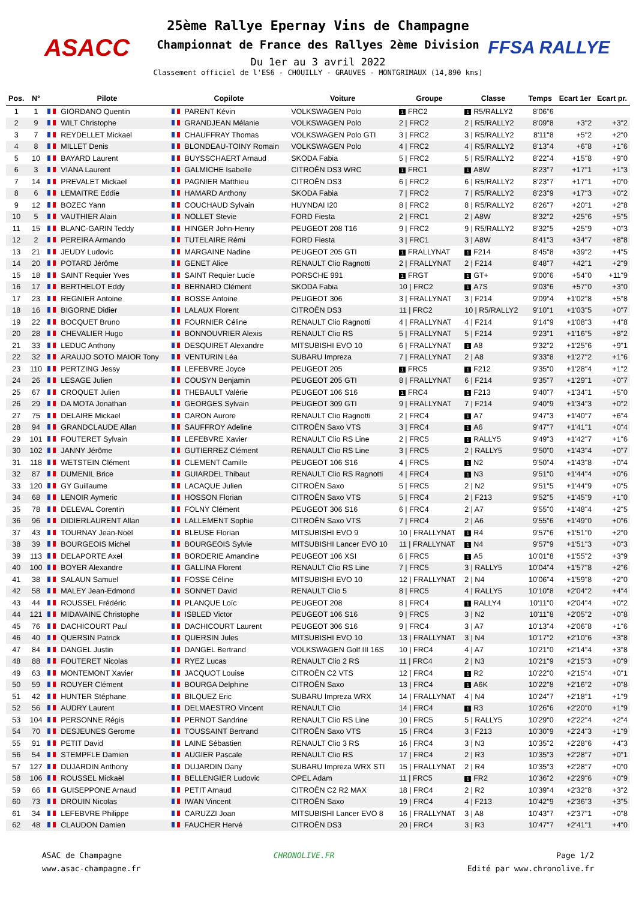ASACC
25ème Rallye Epernay Vins de Champagne
Championnat de France des Rallyes 2ème Division
Du 1er au 3 avril 2022
Classement officiel de l'ES6 - CHOUILLY - GRAUVES - MONTGRIMAUX (14,890 kms)
FFSA RALLYE
| Pos. | N° | Pilote | Copilote | Voiture | Groupe | Classe | Temps | Ecart 1er | Ecart pr. |
| --- | --- | --- | --- | --- | --- | --- | --- | --- | --- |
| 1 | 1 | GIORDANO Quentin | PARENT Kévin | VOLKSWAGEN Polo | 1 FRC2 | 1 R5/RALLY2 | 8'06"6 | | |
| 2 | 9 | WILT Christophe | GRANDJEAN Mélanie | VOLKSWAGEN Polo | 2 / FRC2 | 2 / R5/RALLY2 | 8'09"8 | +3"2 | +3"2 |
| 3 | 7 | REYDELLET Mickael | CHAUFFRAY Thomas | VOLKSWAGEN Polo GTI | 3 / FRC2 | 3 / R5/RALLY2 | 8'11"8 | +5"2 | +2"0 |
| 4 | 8 | MILLET Denis | BLONDEAU-TOINY Romain | VOLKSWAGEN Polo | 4 / FRC2 | 4 / R5/RALLY2 | 8'13"4 | +6"8 | +1"6 |
| 5 | 10 | BAYARD Laurent | BUYSSCHAERT Arnaud | SKODA Fabia | 5 / FRC2 | 5 / R5/RALLY2 | 8'22"4 | +15"8 | +9"0 |
| 6 | 3 | VIANA Laurent | GALMICHE Isabelle | CITROËN DS3 WRC | 1 FRC1 | 1 A8W | 8'23"7 | +17"1 | +1"3 |
| 7 | 14 | PREVALET Mickael | PAGNIER Matthieu | CITROËN DS3 | 6 / FRC2 | 6 / R5/RALLY2 | 8'23"7 | +17"1 | +0"0 |
| 8 | 6 | LEMAITRE Eddie | HAMARD Anthony | SKODA Fabia | 7 / FRC2 | 7 / R5/RALLY2 | 8'23"9 | +17"3 | +0"2 |
| 9 | 12 | BOZEC Yann | COUCHAUD Sylvain | HUYNDAI I20 | 8 / FRC2 | 8 / R5/RALLY2 | 8'26"7 | +20"1 | +2"8 |
| 10 | 5 | VAUTHIER Alain | NOLLET Stevie | FORD Fiesta | 2 / FRC1 | 2 / A8W | 8'32"2 | +25"6 | +5"5 |
| 11 | 15 | BLANC-GARIN Teddy | HINGER John-Henry | PEUGEOT 208 T16 | 9 / FRC2 | 9 / R5/RALLY2 | 8'32"5 | +25"9 | +0"3 |
| 12 | 2 | PEREIRA Armando | TUTELAIRE Rémi | FORD Fiesta | 3 / FRC1 | 3 / A8W | 8'41"3 | +34"7 | +8"8 |
| 13 | 21 | JEUDY Ludovic | MARGAINE Nadine | PEUGEOT 205 GTI | 1 FRALLYNAT | 1 F214 | 8'45"8 | +39"2 | +4"5 |
| 14 | 20 | POTARD Jérôme | GENET Alice | RENAULT Clio Ragnotti | 2 / FRALLYNAT | 2 / F214 | 8'48"7 | +42"1 | +2"9 |
| 15 | 18 | SAINT Requier Yves | SAINT Requier Lucie | PORSCHE 991 | 1 FRGT | 1 GT+ | 9'00"6 | +54"0 | +11"9 |
| 16 | 17 | BERTHELOT Eddy | BERNARD Clément | SKODA Fabia | 10 / FRC2 | 1 A7S | 9'03"6 | +57"0 | +3"0 |
| 17 | 23 | REGNIER Antoine | BOSSE Antoine | PEUGEOT 306 | 3 / FRALLYNAT | 3 / F214 | 9'09"4 | +1'02"8 | +5"8 |
| 18 | 16 | BIGORNE Didier | LALAUX Florent | CITROËN DS3 | 11 / FRC2 | 10 / R5/RALLY2 | 9'10"1 | +1'03"5 | +0"7 |
| 19 | 22 | BOCQUET Bruno | FOURNIER Céline | RENAULT Clio Ragnotti | 4 / FRALLYNAT | 4 / F214 | 9'14"9 | +1'08"3 | +4"8 |
| 20 | 28 | CHEVALIER Hugo | BONNOUVRIER Alexis | RENAULT Clio RS | 5 / FRALLYNAT | 5 / F214 | 9'23"1 | +1'16"5 | +8"2 |
| 21 | 33 | LEDUC Anthony | DESQUIRET Alexandre | MITSUBISHI EVO 10 | 6 / FRALLYNAT | 1 A8 | 9'32"2 | +1'25"6 | +9"1 |
| 22 | 32 | ARAUJO SOTO MAIOR Tony | VENTURIN Léa | SUBARU Impreza | 7 / FRALLYNAT | 2 / A8 | 9'33"8 | +1'27"2 | +1"6 |
| 23 | 110 | PERTZING Jessy | LEFEBVRE Joyce | PEUGEOT 205 | 1 FRC5 | 1 F212 | 9'35"0 | +1'28"4 | +1"2 |
| 24 | 26 | LESAGE Julien | COUSYN Benjamin | PEUGEOT 205 GTI | 8 / FRALLYNAT | 6 / F214 | 9'35"7 | +1'29"1 | +0"7 |
| 25 | 67 | CROQUET Julien | THEBAULT Valérie | PEUGEOT 106 S16 | 1 FRC4 | 1 F213 | 9'40"7 | +1'34"1 | +5"0 |
| 26 | 29 | DA MOTA Jonathan | GEORGES Sylvain | PEUGEOT 309 GTI | 9 / FRALLYNAT | 7 / F214 | 9'40"9 | +1'34"3 | +0"2 |
| 27 | 75 | DELAIRE Mickael | CARON Aurore | RENAULT Clio Ragnotti | 2 / FRC4 | 1 A7 | 9'47"3 | +1'40"7 | +6"4 |
| 28 | 94 | GRANDCLAUDE Allan | SAUFFROY Adeline | CITROËN Saxo VTS | 3 / FRC4 | 1 A6 | 9'47"7 | +1'41"1 | +0"4 |
| 29 | 101 | FOUTERET Sylvain | LEFEBVRE Xavier | RENAULT Clio RS Line | 2 / FRC5 | 1 RALLY5 | 9'49"3 | +1'42"7 | +1"6 |
| 30 | 102 | JANNY Jérôme | GUTIERREZ Clément | RENAULT Clio RS Line | 3 / FRC5 | 2 / RALLY5 | 9'50"0 | +1'43"4 | +0"7 |
| 31 | 118 | WETSTEIN Clément | CLEMENT Camille | PEUGEOT 106 S16 | 4 / FRC5 | 1 N2 | 9'50"4 | +1'43"8 | +0"4 |
| 32 | 87 | DUMENIL Brice | GUIARDEL Thibaut | RENAULT Clio RS Ragnotti | 4 / FRC4 | 1 N3 | 9'51"0 | +1'44"4 | +0"6 |
| 33 | 120 | GY Guillaume | LACAQUE Julien | CITROËN Saxo | 5 / FRC5 | 2 / N2 | 9'51"5 | +1'44"9 | +0"5 |
| 34 | 68 | LENOIR Aymeric | HOSSON Florian | CITROËN Saxo VTS | 5 / FRC4 | 2 / F213 | 9'52"5 | +1'45"9 | +1"0 |
| 35 | 78 | DELEVAL Corentin | FOLNY Clément | PEUGEOT 306 S16 | 6 / FRC4 | 2 / A7 | 9'55"0 | +1'48"4 | +2"5 |
| 36 | 96 | DIDIERLAURENT Allan | LALLEMENT Sophie | CITROËN Saxo VTS | 7 / FRC4 | 2 / A6 | 9'55"6 | +1'49"0 | +0"6 |
| 37 | 43 | TOURNAY Jean-Noël | BLEUSE Florian | MITSUBISHI EVO 9 | 10 / FRALLYNAT | 1 R4 | 9'57"6 | +1'51"0 | +2"0 |
| 38 | 39 | BOURGEOIS Michel | BOURGEOIS Sylvie | MITSUBISHI Lancer EVO 10 | 11 / FRALLYNAT | 1 N4 | 9'57"9 | +1'51"3 | +0"3 |
| 39 | 113 | DELAPORTE Axel | BORDERIE Amandine | PEUGEOT 106 XSI | 6 / FRC5 | 1 A5 | 10'01"8 | +1'55"2 | +3"9 |
| 40 | 100 | BOYER Alexandre | GALLINA Florent | RENAULT Clio RS Line | 7 / FRC5 | 3 / RALLY5 | 10'04"4 | +1'57"8 | +2"6 |
| 41 | 38 | SALAUN Samuel | FOSSE Céline | MITSUBISHI EVO 10 | 12 / FRALLYNAT | 2 / N4 | 10'06"4 | +1'59"8 | +2"0 |
| 42 | 58 | MALEY Jean-Edmond | SONNET David | RENAULT Clio 5 | 8 / FRC5 | 4 / RALLY5 | 10'10"8 | +2'04"2 | +4"4 |
| 43 | 44 | ROUSSEL Frédéric | PLANQUE Loïc | PEUGEOT 208 | 8 / FRC4 | 1 RALLY4 | 10'11"0 | +2'04"4 | +0"2 |
| 44 | 121 | MIDAVAINE Christophe | ISBLED Victor | PEUGEOT 106 S16 | 9 / FRC5 | 3 / N2 | 10'11"8 | +2'05"2 | +0"8 |
| 45 | 76 | DACHICOURT Paul | DACHICOURT Laurent | PEUGEOT 306 S16 | 9 / FRC4 | 3 / A7 | 10'13"4 | +2'06"8 | +1"6 |
| 46 | 40 | QUERSIN Patrick | QUERSIN Jules | MITSUBISHI EVO 10 | 13 / FRALLYNAT | 3 / N4 | 10'17"2 | +2'10"6 | +3"8 |
| 47 | 84 | DANGEL Justin | DANGEL Bertrand | VOLKSWAGEN Golf III 16S | 10 / FRC4 | 4 / A7 | 10'21"0 | +2'14"4 | +3"8 |
| 48 | 88 | FOUTERET Nicolas | RYEZ Lucas | RENAULT Clio 2 RS | 11 / FRC4 | 2 / N3 | 10'21"9 | +2'15"3 | +0"9 |
| 49 | 63 | MONTEMONT Xavier | JACQUOT Louise | CITROËN C2 VTS | 12 / FRC4 | 1 R2 | 10'22"0 | +2'15"4 | +0"1 |
| 50 | 59 | ROUYER Clément | BOURGA Delphine | CITROËN Saxo | 13 / FRC4 | 1 A6K | 10'22"8 | +2'16"2 | +0"8 |
| 51 | 42 | HUNTER Stéphane | BILQUEZ Eric | SUBARU Impreza WRX | 14 / FRALLYNAT | 4 / N4 | 10'24"7 | +2'18"1 | +1"9 |
| 52 | 56 | AUDRY Laurent | DELMAESTRO Vincent | RENAULT Clio | 14 / FRC4 | 1 R3 | 10'26"6 | +2'20"0 | +1"9 |
| 53 | 104 | PERSONNE Régis | PERNOT Sandrine | RENAULT Clio RS Line | 10 / FRC5 | 5 / RALLY5 | 10'29"0 | +2'22"4 | +2"4 |
| 54 | 70 | DESJEUNES Gerome | TOUSSAINT Bertrand | CITROËN Saxo VTS | 15 / FRC4 | 3 / F213 | 10'30"9 | +2'24"3 | +1"9 |
| 55 | 91 | PETIT David | LAINE Sébastien | RENAULT Clio 3 RS | 16 / FRC4 | 3 / N3 | 10'35"2 | +2'28"6 | +4"3 |
| 56 | 54 | STEMPFLE Damien | AUGIER Pascale | RENAULT Clio RS | 17 / FRC4 | 2 / R3 | 10'35"3 | +2'28"7 | +0"1 |
| 57 | 127 | DUJARDIN Anthony | DUJARDIN Dany | SUBARU Impreza WRX STI | 15 / FRALLYNAT | 2 / R4 | 10'35"3 | +2'28"7 | +0"0 |
| 58 | 106 | ROUSSEL Mickaël | BELLENGIER Ludovic | OPEL Adam | 11 / FRC5 | 1 FR2 | 10'36"2 | +2'29"6 | +0"9 |
| 59 | 66 | GUISEPPONE Arnaud | PETIT Arnaud | CITROËN C2 R2 MAX | 18 / FRC4 | 2 / R2 | 10'39"4 | +2'32"8 | +3"2 |
| 60 | 73 | DROUIN Nicolas | IWAN Vincent | CITROËN Saxo | 19 / FRC4 | 4 / F213 | 10'42"9 | +2'36"3 | +3"5 |
| 61 | 34 | LEFEBVRE Philippe | CARUZZI Joan | MITSUBISHI Lancer EVO 8 | 16 / FRALLYNAT | 3 / A8 | 10'43"7 | +2'37"1 | +0"8 |
| 62 | 48 | CLAUDON Damien | FAUCHER Hervé | CITROËN DS3 | 20 / FRC4 | 3 / R3 | 10'47"7 | +2'41"1 | +4"0 |
ASAC de Champagne
www.asac-champagne.fr
CHRONOLIVE.FR Page 1/2
Edité par www.chronolive.fr